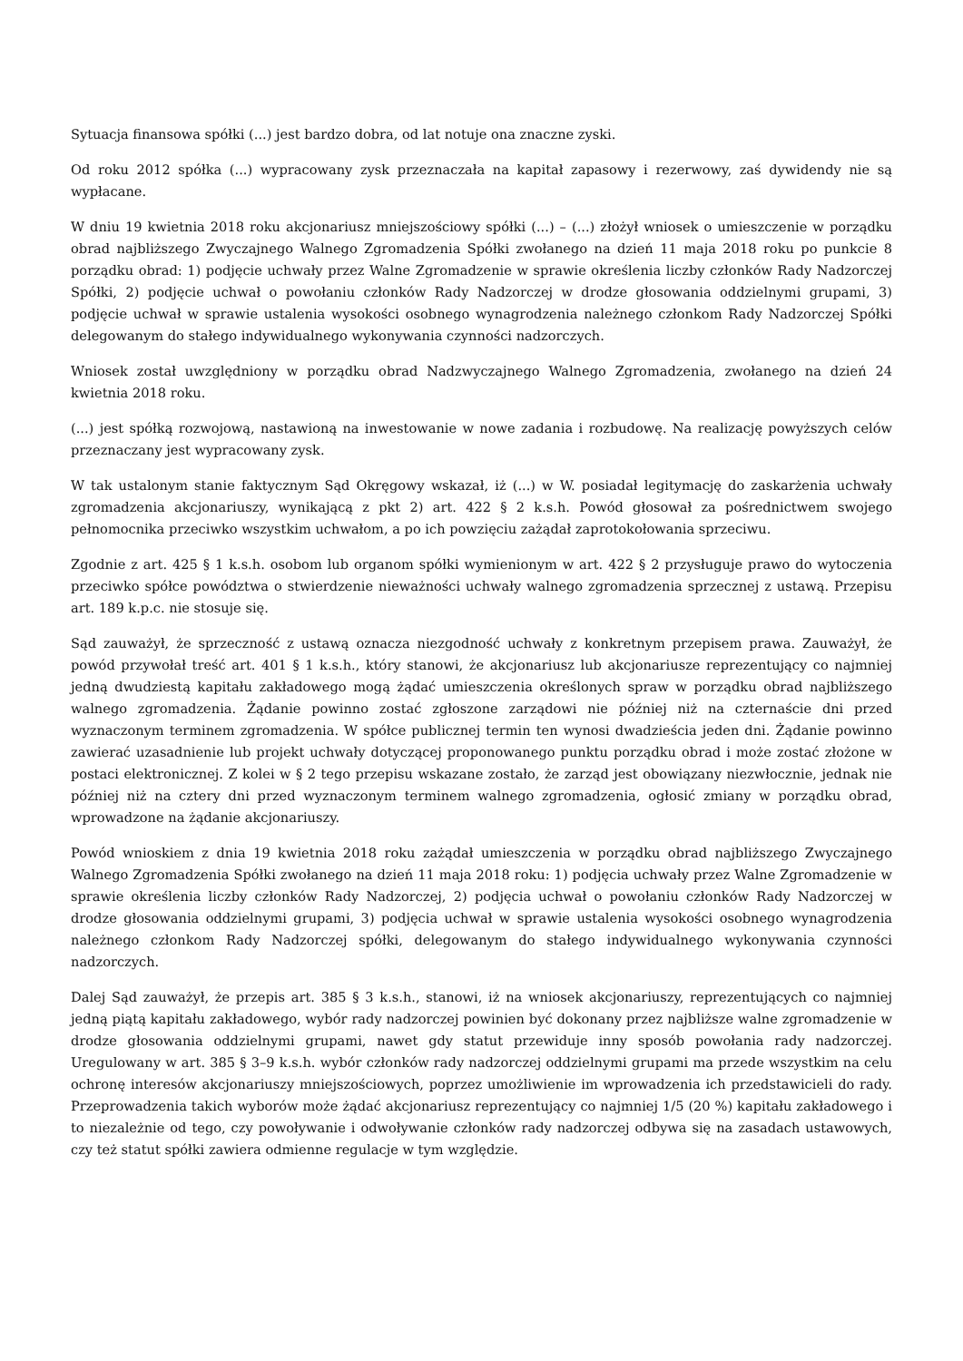Sytuacja finansowa spółki (...) jest bardzo dobra, od lat notuje ona znaczne zyski.
Od roku 2012 spółka (...) wypracowany zysk przeznaczała na kapitał zapasowy i rezerwowy, zaś dywidendy nie są wypłacane.
W dniu 19 kwietnia 2018 roku akcjonariusz mniejszościowy spółki (...) – (...) złożył wniosek o umieszczenie w porządku obrad najbliższego Zwyczajnego Walnego Zgromadzenia Spółki zwołanego na dzień 11 maja 2018 roku po punkcie 8 porządku obrad: 1) podjęcie uchwały przez Walne Zgromadzenie w sprawie określenia liczby członków Rady Nadzorczej Spółki, 2) podjęcie uchwał o powołaniu członków Rady Nadzorczej w drodze głosowania oddzielnymi grupami, 3) podjęcie uchwał w sprawie ustalenia wysokości osobnego wynagrodzenia należnego członkom Rady Nadzorczej Spółki delegowanym do stałego indywidualnego wykonywania czynności nadzorczych.
Wniosek został uwzględniony w porządku obrad Nadzwyczajnego Walnego Zgromadzenia, zwołanego na dzień 24 kwietnia 2018 roku.
(...) jest spółką rozwojową, nastawioną na inwestowanie w nowe zadania i rozbudowę. Na realizację powyższych celów przeznaczany jest wypracowany zysk.
W tak ustalonym stanie faktycznym Sąd Okręgowy wskazał, iż (...) w W. posiadał legitymację do zaskarżenia uchwały zgromadzenia akcjonariuszy, wynikającą z pkt 2) art. 422 § 2 k.s.h. Powód głosował za pośrednictwem swojego pełnomocnika przeciwko wszystkim uchwałom, a po ich powzięciu zażądał zaprotokołowania sprzeciwu.
Zgodnie z art. 425 § 1 k.s.h. osobom lub organom spółki wymienionym w art. 422 § 2 przysługuje prawo do wytoczenia przeciwko spółce powództwa o stwierdzenie nieważności uchwały walnego zgromadzenia sprzecznej z ustawą. Przepisu art. 189 k.p.c. nie stosuje się.
Sąd zauważył, że sprzeczność z ustawą oznacza niezgodność uchwały z konkretnym przepisem prawa. Zauważył, że powód przywołał treść art. 401 § 1 k.s.h., który stanowi, że akcjonariusz lub akcjonariusze reprezentujący co najmniej jedną dwudziestą kapitału zakładowego mogą żądać umieszczenia określonych spraw w porządku obrad najbliższego walnego zgromadzenia. Żądanie powinno zostać zgłoszone zarządowi nie później niż na czternaście dni przed wyznaczonym terminem zgromadzenia. W spółce publicznej termin ten wynosi dwadzieścia jeden dni. Żądanie powinno zawierać uzasadnienie lub projekt uchwały dotyczącej proponowanego punktu porządku obrad i może zostać złożone w postaci elektronicznej. Z kolei w § 2 tego przepisu wskazane zostało, że zarząd jest obowiązany niezwłocznie, jednak nie później niż na cztery dni przed wyznaczonym terminem walnego zgromadzenia, ogłosić zmiany w porządku obrad, wprowadzone na żądanie akcjonariuszy.
Powód wnioskiem z dnia 19 kwietnia 2018 roku zażądał umieszczenia w porządku obrad najbliższego Zwyczajnego Walnego Zgromadzenia Spółki zwołanego na dzień 11 maja 2018 roku: 1) podjęcia uchwały przez Walne Zgromadzenie w sprawie określenia liczby członków Rady Nadzorczej, 2) podjęcia uchwał o powołaniu członków Rady Nadzorczej w drodze głosowania oddzielnymi grupami, 3) podjęcia uchwał w sprawie ustalenia wysokości osobnego wynagrodzenia należnego członkom Rady Nadzorczej spółki, delegowanym do stałego indywidualnego wykonywania czynności nadzorczych.
Dalej Sąd zauważył, że przepis art. 385 § 3 k.s.h., stanowi, iż na wniosek akcjonariuszy, reprezentujących co najmniej jedną piątą kapitału zakładowego, wybór rady nadzorczej powinien być dokonany przez najbliższe walne zgromadzenie w drodze głosowania oddzielnymi grupami, nawet gdy statut przewiduje inny sposób powołania rady nadzorczej. Uregulowany w art. 385 § 3–9 k.s.h. wybór członków rady nadzorczej oddzielnymi grupami ma przede wszystkim na celu ochronę interesów akcjonariuszy mniejszościowych, poprzez umożliwienie im wprowadzenia ich przedstawicieli do rady. Przeprowadzenia takich wyborów może żądać akcjonariusz reprezentujący co najmniej 1/5 (20 %) kapitału zakładowego i to niezależnie od tego, czy powoływanie i odwoływanie członków rady nadzorczej odbywa się na zasadach ustawowych, czy też statut spółki zawiera odmienne regulacje w tym względzie.